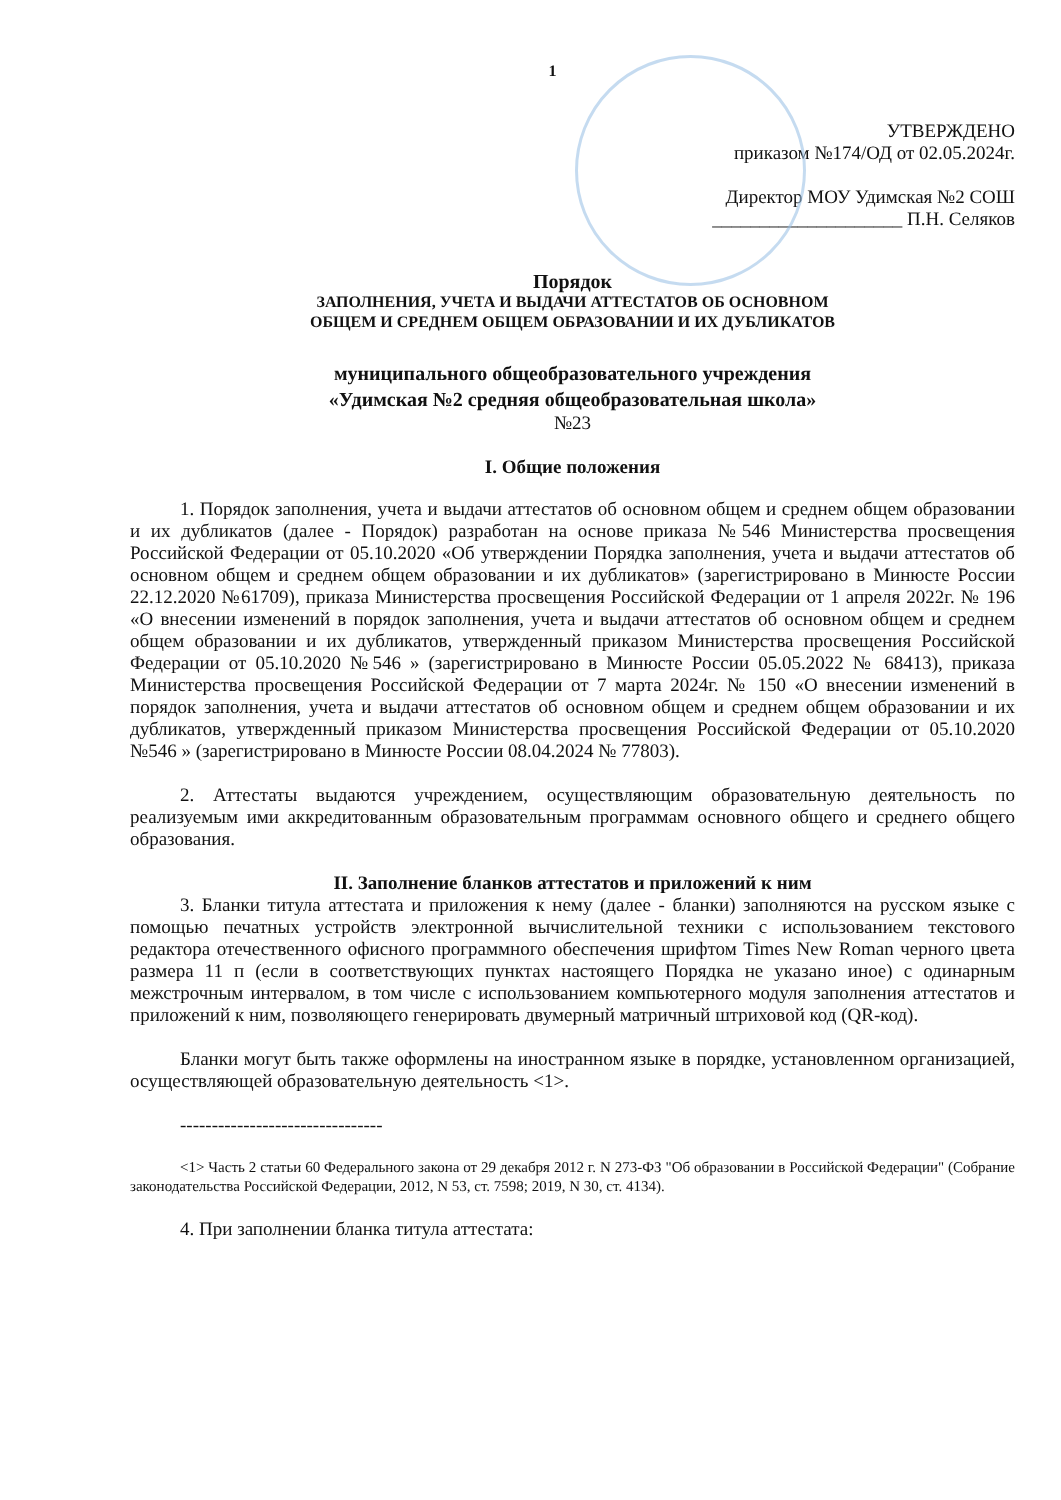1
УТВЕРЖДЕНО
приказом №174/ОД от 02.05.2024г.
Директор МОУ Удимская №2 СОШ
____________________ П.Н. Селяков
Порядок
ЗАПОЛНЕНИЯ, УЧЕТА И ВЫДАЧИ АТТЕСТАТОВ ОБ ОСНОВНОМ
ОБЩЕМ И СРЕДНЕМ ОБЩЕМ ОБРАЗОВАНИИ И ИХ ДУБЛИКАТОВ
муниципального общеобразовательного учреждения
«Удимская №2 средняя общеобразовательная школа»
№23
I. Общие положения
1. Порядок заполнения, учета и выдачи аттестатов об основном общем и среднем общем образовании и их дубликатов (далее - Порядок) разработан на основе приказа №546 Министерства просвещения Российской Федерации от 05.10.2020 «Об утверждении Порядка заполнения, учета и выдачи аттестатов об основном общем и среднем общем образовании и их дубликатов» (зарегистрировано в Минюсте России 22.12.2020 №61709), приказа Министерства просвещения Российской Федерации от 1 апреля 2022г. № 196 «О внесении изменений в порядок заполнения, учета и выдачи аттестатов об основном общем и среднем общем образовании и их дубликатов, утвержденный приказом Министерства просвещения Российской Федерации от 05.10.2020 №546 » (зарегистрировано в Минюсте России 05.05.2022 № 68413), приказа Министерства просвещения Российской Федерации от 7 марта 2024г. № 150 «О внесении изменений в порядок заполнения, учета и выдачи аттестатов об основном общем и среднем общем образовании и их дубликатов, утвержденный приказом Министерства просвещения Российской Федерации от 05.10.2020 №546 » (зарегистрировано в Минюсте России 08.04.2024 № 77803).
2. Аттестаты выдаются учреждением, осуществляющим образовательную деятельность по реализуемым ими аккредитованным образовательным программам основного общего и среднего общего образования.
II. Заполнение бланков аттестатов и приложений к ним
3. Бланки титула аттестата и приложения к нему (далее - бланки) заполняются на русском языке с помощью печатных устройств электронной вычислительной техники с использованием текстового редактора отечественного офисного программного обеспечения шрифтом Times New Roman черного цвета размера 11 п (если в соответствующих пунктах настоящего Порядка не указано иное) с одинарным межстрочным интервалом, в том числе с использованием компьютерного модуля заполнения аттестатов и приложений к ним, позволяющего генерировать двумерный матричный штриховой код (QR-код).
Бланки могут быть также оформлены на иностранном языке в порядке, установленном организацией, осуществляющей образовательную деятельность <1>.
--------------------------------
<1> Часть 2 статьи 60 Федерального закона от 29 декабря 2012 г. N 273-ФЗ "Об образовании в Российской Федерации" (Собрание законодательства Российской Федерации, 2012, N 53, ст. 7598; 2019, N 30, ст. 4134).
4. При заполнении бланка титула аттестата: